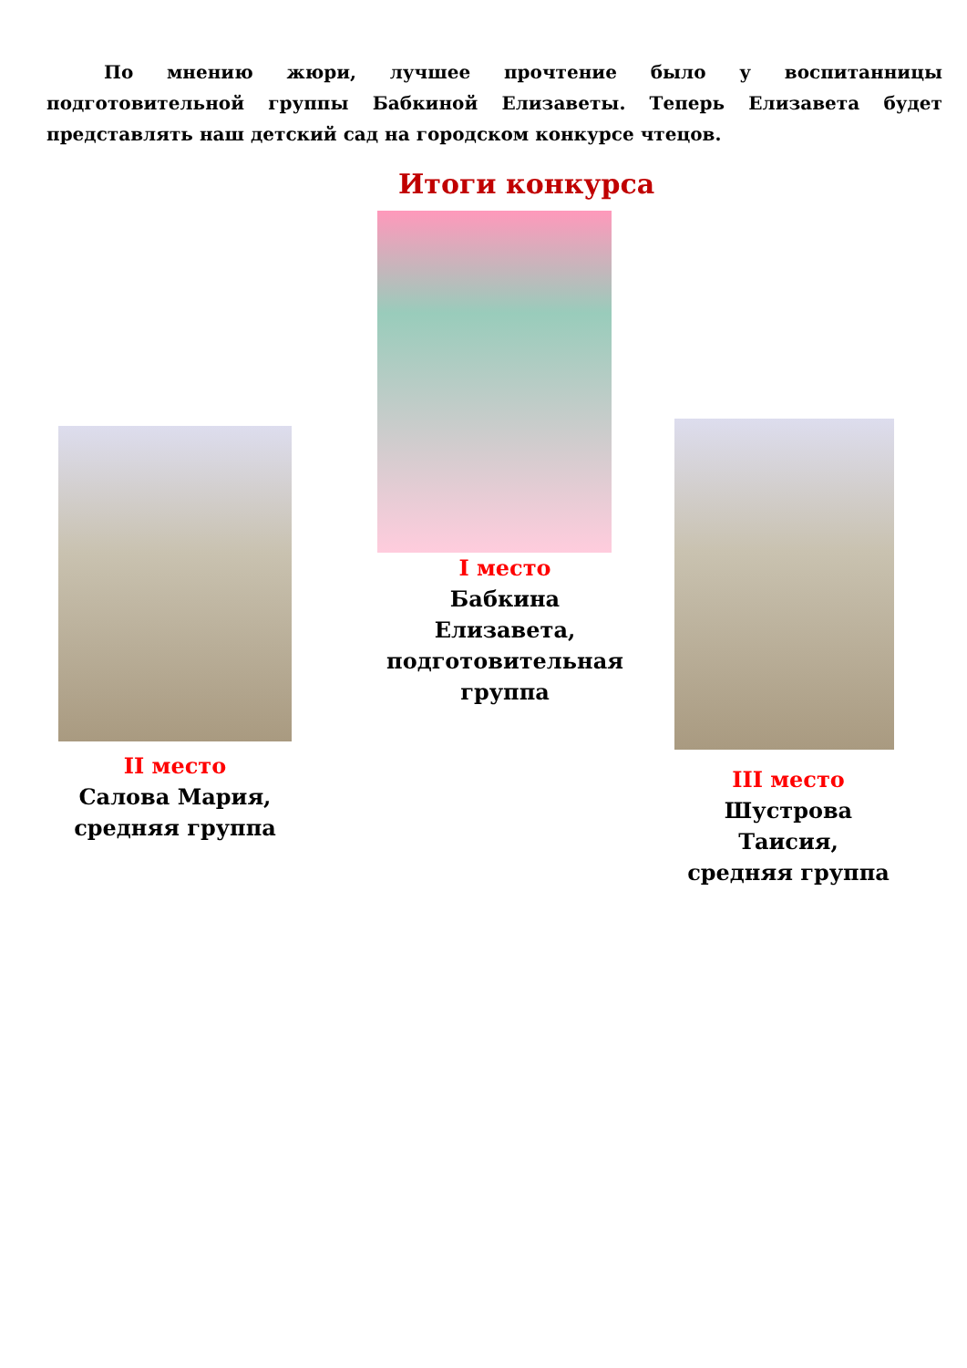По мнению жюри, лучшее прочтение было у воспитанницы подготовительной группы Бабкиной Елизаветы. Теперь Елизавета будет представлять наш детский сад на городском конкурсе чтецов.
Итоги конкурса
II место
Салова Мария,
средняя группа
I место
Бабкина Елизавета, подготовительная группа
III место
Шустрова Таисия,
средняя группа